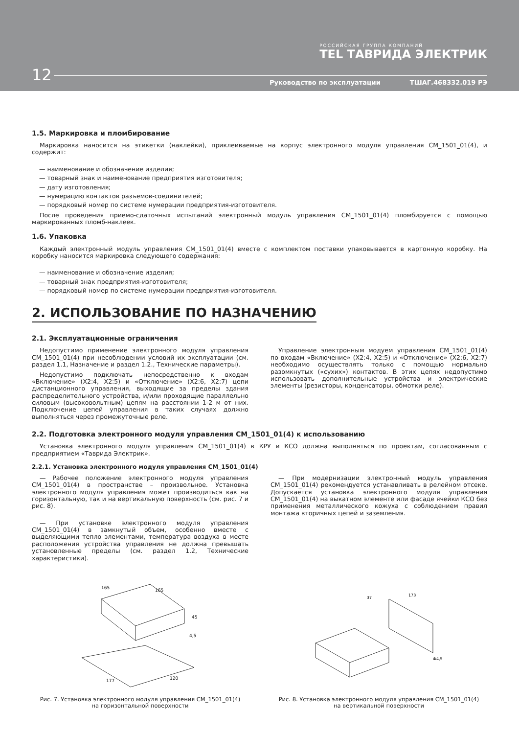РОССИЙСКАЯ ГРУППА КОМПАНИЙ
TEL ТАВРИДА ЭЛЕКТРИК
12
Руководство по эксплуатации ТШАГ.468332.019 РЭ
1.5. Маркировка и пломбирование
Маркировка наносится на этикетки (наклейки), приклеиваемые на корпус электронного модуля управления CM_1501_01(4), и содержит:
— наименование и обозначение изделия;
— товарный знак и наименование предприятия изготовителя;
— дату изготовления;
— нумерацию контактов разъемов-соединителей;
— порядковый номер по системе нумерации предприятия-изготовителя.
После проведения приемо-сдаточных испытаний электронный модуль управления CM_1501_01(4) пломбируется с помощью маркированных пломб-наклеек.
1.6. Упаковка
Каждый электронный модуль управления CM_1501_01(4) вместе с комплектом поставки упаковывается в картонную коробку. На коробку наносится маркировка следующего содержания:
— наименование и обозначение изделия;
— товарный знак предприятия-изготовителя;
— порядковый номер по системе нумерации предприятия-изготовителя.
2. ИСПОЛЬЗОВАНИЕ ПО НАЗНАЧЕНИЮ
2.1. Эксплуатационные ограничения
Недопустимо применение электронного модуля управления CM_1501_01(4) при несоблюдении условий их эксплуатации (см. раздел 1.1, Назначение и раздел 1.2., Технические параметры).
Недопустимо подключать непосредственно к входам «Включение» (X2:4, X2:5) и «Отключение» (X2:6, X2:7) цепи дистанционного управления, выходящие за пределы здания распределительного устройства, и/или проходящие параллельно силовым (высоковольтным) цепям на расстоянии 1-2 м от них. Подключение цепей управления в таких случаях должно выполняться через промежуточные реле.
Управление электронным модуем управления CM_1501_01(4) по входам «Включение» (X2:4, X2:5) и «Отключение» (X2:6, X2:7) необходимо осуществлять только с помощью нормально разомкнутых («сухих») контактов. В этих цепях недопустимо использовать дополнительные устройства и электрические элементы (резисторы, конденсаторы, обмотки реле).
2.2. Подготовка электронного модуля управления CM_1501_01(4) к использованию
Установка электронного модуля управления CM_1501_01(4) в КРУ и КСО должна выполняться по проектам, согласованным с предприятием «Таврида Электрик».
2.2.1. Установка электронного модуля управления CM_1501_01(4)
— Рабочее положение электронного модуля управления CM_1501_01(4) в пространстве – произвольное. Установка электронного модуля управления может производиться как на горизонтальную, так и на вертикальную поверхность (см. рис. 7 и рис. 8).
— При установке электронного модуля управления CM_1501_01(4) в замкнутый объем, особенно вместе с выделяющими тепло элементами, температура воздуха в месте расположения устройства управления не должна превышать установленные пределы (см. раздел 1.2, Технические характеристики).
— При модернизации электронный модуль управления CM_1501_01(4) рекомендуется устанавливать в релейном отсеке. Допускается установка электронного модуля управления CM_1501_01(4) на выкатном элементе или фасаде ячейки КСО без применения металлического кожуха с соблюдением правил монтажа вторичных цепей и заземления.
165
165
45
4,5
177
120
Рис. 7. Установка электронного модуля управления CM_1501_01(4)
на горизонтальной поверхности
173
37
Ф4,5
Рис. 8. Установка электронного модуля управления CM_1501_01(4)
на вертикальной поверхности